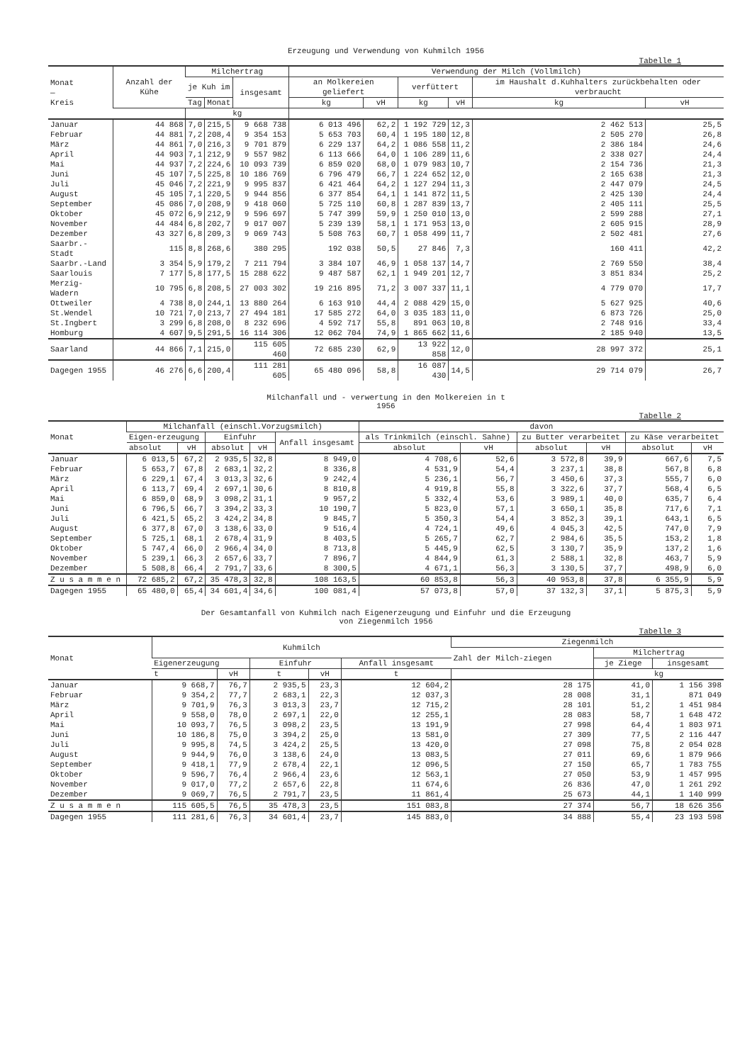Erzeugung und Verwendung von Kuhmilch 1956
Tabelle 1
| Monat — Kreis | Anzahl der Kühe | Milchertrag | | | Verwendung der Milch (Vollmilch) | | | | | |
| --- | --- | --- | --- | --- | --- | --- | --- | --- | --- | --- |
| | | je Kuh im | | insgesamt | an Molkereien geliefert | | verfüttert | | im Haushalt d.Kuhhalters zurückbehalten oder verbraucht | |
| | | Tag | Monat | | kg | vH | kg | vH | kg | vH |
| | | kg | | | | | | | | |
| Januar | 44 868 | 7,0 | 215,5 | 9 668 738 | 6 013 496 | 62,2 | 1 192 729 | 12,3 | 2 462 513 | 25,5 |
| Februar | 44 881 | 7,2 | 208,4 | 9 354 153 | 5 653 703 | 60,4 | 1 195 180 | 12,8 | 2 505 270 | 26,8 |
| März | 44 861 | 7,0 | 216,3 | 9 701 879 | 6 229 137 | 64,2 | 1 086 558 | 11,2 | 2 386 184 | 24,6 |
| April | 44 903 | 7,1 | 212,9 | 9 557 982 | 6 113 666 | 64,0 | 1 106 289 | 11,6 | 2 338 027 | 24,4 |
| Mai | 44 937 | 7,2 | 224,6 | 10 093 739 | 6 859 020 | 68,0 | 1 079 983 | 10,7 | 2 154 736 | 21,3 |
| Juni | 45 107 | 7,5 | 225,8 | 10 186 769 | 6 796 479 | 66,7 | 1 224 652 | 12,0 | 2 165 638 | 21,3 |
| Juli | 45 046 | 7,2 | 221,9 | 9 995 837 | 6 421 464 | 64,2 | 1 127 294 | 11,3 | 2 447 079 | 24,5 |
| August | 45 105 | 7,1 | 220,5 | 9 944 856 | 6 377 854 | 64,1 | 1 141 872 | 11,5 | 2 425 130 | 24,4 |
| September | 45 086 | 7,0 | 208,9 | 9 418 060 | 5 725 110 | 60,8 | 1 287 839 | 13,7 | 2 405 111 | 25,5 |
| Oktober | 45 072 | 6,9 | 212,9 | 9 596 697 | 5 747 399 | 59,9 | 1 250 010 | 13,0 | 2 599 288 | 27,1 |
| November | 44 484 | 6,8 | 202,7 | 9 017 007 | 5 239 139 | 58,1 | 1 171 953 | 13,0 | 2 605 915 | 28,9 |
| Dezember | 43 327 | 6,8 | 209,3 | 9 069 743 | 5 508 763 | 60,7 | 1 058 499 | 11,7 | 2 502 481 | 27,6 |
| Saarbr.-Stadt | 115 | 8,8 | 268,6 | 380 295 | 192 038 | 50,5 | 27 846 | 7,3 | 160 411 | 42,2 |
| Saarbr.-Land | 3 354 | 5,9 | 179,2 | 7 211 794 | 3 384 107 | 46,9 | 1 058 137 | 14,7 | 2 769 550 | 38,4 |
| Saarlouis | 7 177 | 5,8 | 177,5 | 15 288 622 | 9 487 587 | 62,1 | 1 949 201 | 12,7 | 3 851 834 | 25,2 |
| Merzig-Wadern | 10 795 | 6,8 | 208,5 | 27 003 302 | 19 216 895 | 71,2 | 3 007 337 | 11,1 | 4 779 070 | 17,7 |
| Ottweiler | 4 738 | 8,0 | 244,1 | 13 880 264 | 6 163 910 | 44,4 | 2 088 429 | 15,0 | 5 627 925 | 40,6 |
| St.Wendel | 10 721 | 7,0 | 213,7 | 27 494 181 | 17 585 272 | 64,0 | 3 035 183 | 11,0 | 6 873 726 | 25,0 |
| St.Ingbert | 3 299 | 6,8 | 208,0 | 8 232 696 | 4 592 717 | 55,8 | 891 063 | 10,8 | 2 748 916 | 33,4 |
| Homburg | 4 607 | 9,5 | 291,5 | 16 114 306 | 12 062 704 | 74,9 | 1 865 662 | 11,6 | 2 185 940 | 13,5 |
| Saarland | 44 866 | 7,1 | 215,0 | 115 605 460 | 72 685 230 | 62,9 | 13 922 858 | 12,0 | 28 997 372 | 25,1 |
| Dagegen 1955 | 46 276 | 6,6 | 200,4 | 111 281 605 | 65 480 096 | 58,8 | 16 087 430 | 14,5 | 29 714 079 | 26,7 |
Milchanfall und - verwertung in den Molkereien in t
1956
Tabelle 2
| Monat | Milchanfall (einschl.Vorzugsmilch) | | | | | davon | | | | | |
| --- | --- | --- | --- | --- | --- | --- | --- | --- | --- | --- | --- |
| | Eigen-erzeugung | | Einfuhr | | Anfall insgesamt | als Trinkmilch (einschl. Sahne) | | zu Butter verarbeitet | | zu Käse verarbeitet | |
| | absolut | vH | absolut | vH | | absolut | vH | absolut | vH | absolut | vH |
| Januar | 6 013,5 | 67,2 | 2 935,5 | 32,8 | 8 949,0 | 4 708,6 | 52,6 | 3 572,8 | 39,9 | 667,6 | 7,5 |
| Februar | 5 653,7 | 67,8 | 2 683,1 | 32,2 | 8 336,8 | 4 531,9 | 54,4 | 3 237,1 | 38,8 | 567,8 | 6,8 |
| März | 6 229,1 | 67,4 | 3 013,3 | 32,6 | 9 242,4 | 5 236,1 | 56,7 | 3 450,6 | 37,3 | 555,7 | 6,0 |
| April | 6 113,7 | 69,4 | 2 697,1 | 30,6 | 8 810,8 | 4 919,8 | 55,8 | 3 322,6 | 37,7 | 568,4 | 6,5 |
| Mai | 6 859,0 | 68,9 | 3 098,2 | 31,1 | 9 957,2 | 5 332,4 | 53,6 | 3 989,1 | 40,0 | 635,7 | 6,4 |
| Juni | 6 796,5 | 66,7 | 3 394,2 | 33,3 | 10 190,7 | 5 823,0 | 57,1 | 3 650,1 | 35,8 | 717,6 | 7,1 |
| Juli | 6 421,5 | 65,2 | 3 424,2 | 34,8 | 9 845,7 | 5 350,3 | 54,4 | 3 852,3 | 39,1 | 643,1 | 6,5 |
| August | 6 377,8 | 67,0 | 3 138,6 | 33,0 | 9 516,4 | 4 724,1 | 49,6 | 4 045,3 | 42,5 | 747,0 | 7,9 |
| September | 5 725,1 | 68,1 | 2 678,4 | 31,9 | 8 403,5 | 5 265,7 | 62,7 | 2 984,6 | 35,5 | 153,2 | 1,8 |
| Oktober | 5 747,4 | 66,0 | 2 966,4 | 34,0 | 8 713,8 | 5 445,9 | 62,5 | 3 130,7 | 35,9 | 137,2 | 1,6 |
| November | 5 239,1 | 66,3 | 2 657,6 | 33,7 | 7 896,7 | 4 844,9 | 61,3 | 2 588,1 | 32,8 | 463,7 | 5,9 |
| Dezember | 5 508,8 | 66,4 | 2 791,7 | 33,6 | 8 300,5 | 4 671,1 | 56,3 | 3 130,5 | 37,7 | 498,9 | 6,0 |
| Z u s a m m e n | 72 685,2 | 67,2 | 35 478,3 | 32,8 | 108 163,5 | 60 853,8 | 56,3 | 40 953,8 | 37,8 | 6 355,9 | 5,9 |
| Dagegen 1955 | 65 480,0 | 65,4 | 34 601,4 | 34,6 | 100 081,4 | 57 073,8 | 57,0 | 37 132,3 | 37,1 | 5 875,3 | 5,9 |
Der Gesamtanfall von Kuhmilch nach Eigenerzeugung und Einfuhr und die Erzeugung
von Ziegenmilch 1956
Tabelle 3
| Monat | Kuhmilch | | | | | Ziegenmilch | | |
| --- | --- | --- | --- | --- | --- | --- | --- | --- |
| | | | | | | Zahl der Milch-ziegen | Milchertrag | |
| | Eigenerzeugung | | Einfuhr | | Anfall insgesamt | | je Ziege | insgesamt |
| | t | vH | t | vH | t | | kg | |
| Januar | 9 668,7 | 76,7 | 2 935,5 | 23,3 | 12 604,2 | 28 175 | 41,0 | 1 156 398 |
| Februar | 9 354,2 | 77,7 | 2 683,1 | 22,3 | 12 037,3 | 28 008 | 31,1 | 871 049 |
| März | 9 701,9 | 76,3 | 3 013,3 | 23,7 | 12 715,2 | 28 101 | 51,2 | 1 451 984 |
| April | 9 558,0 | 78,0 | 2 697,1 | 22,0 | 12 255,1 | 28 083 | 58,7 | 1 648 472 |
| Mai | 10 093,7 | 76,5 | 3 098,2 | 23,5 | 13 191,9 | 27 998 | 64,4 | 1 803 971 |
| Juni | 10 186,8 | 75,0 | 3 394,2 | 25,0 | 13 581,0 | 27 309 | 77,5 | 2 116 447 |
| Juli | 9 995,8 | 74,5 | 3 424,2 | 25,5 | 13 420,0 | 27 098 | 75,8 | 2 054 028 |
| August | 9 944,9 | 76,0 | 3 138,6 | 24,0 | 13 083,5 | 27 011 | 69,6 | 1 879 966 |
| September | 9 418,1 | 77,9 | 2 678,4 | 22,1 | 12 096,5 | 27 150 | 65,7 | 1 783 755 |
| Oktober | 9 596,7 | 76,4 | 2 966,4 | 23,6 | 12 563,1 | 27 050 | 53,9 | 1 457 995 |
| November | 9 017,0 | 77,2 | 2 657,6 | 22,8 | 11 674,6 | 26 836 | 47,0 | 1 261 292 |
| Dezember | 9 069,7 | 76,5 | 2 791,7 | 23,5 | 11 861,4 | 25 673 | 44,1 | 1 140 999 |
| Z u s a m m e n | 115 605,5 | 76,5 | 35 478,3 | 23,5 | 151 083,8 | 27 374 | 56,7 | 18 626 356 |
| Dagegen 1955 | 111 281,6 | 76,3 | 34 601,4 | 23,7 | 145 883,0 | 34 888 | 55,4 | 23 193 598 |